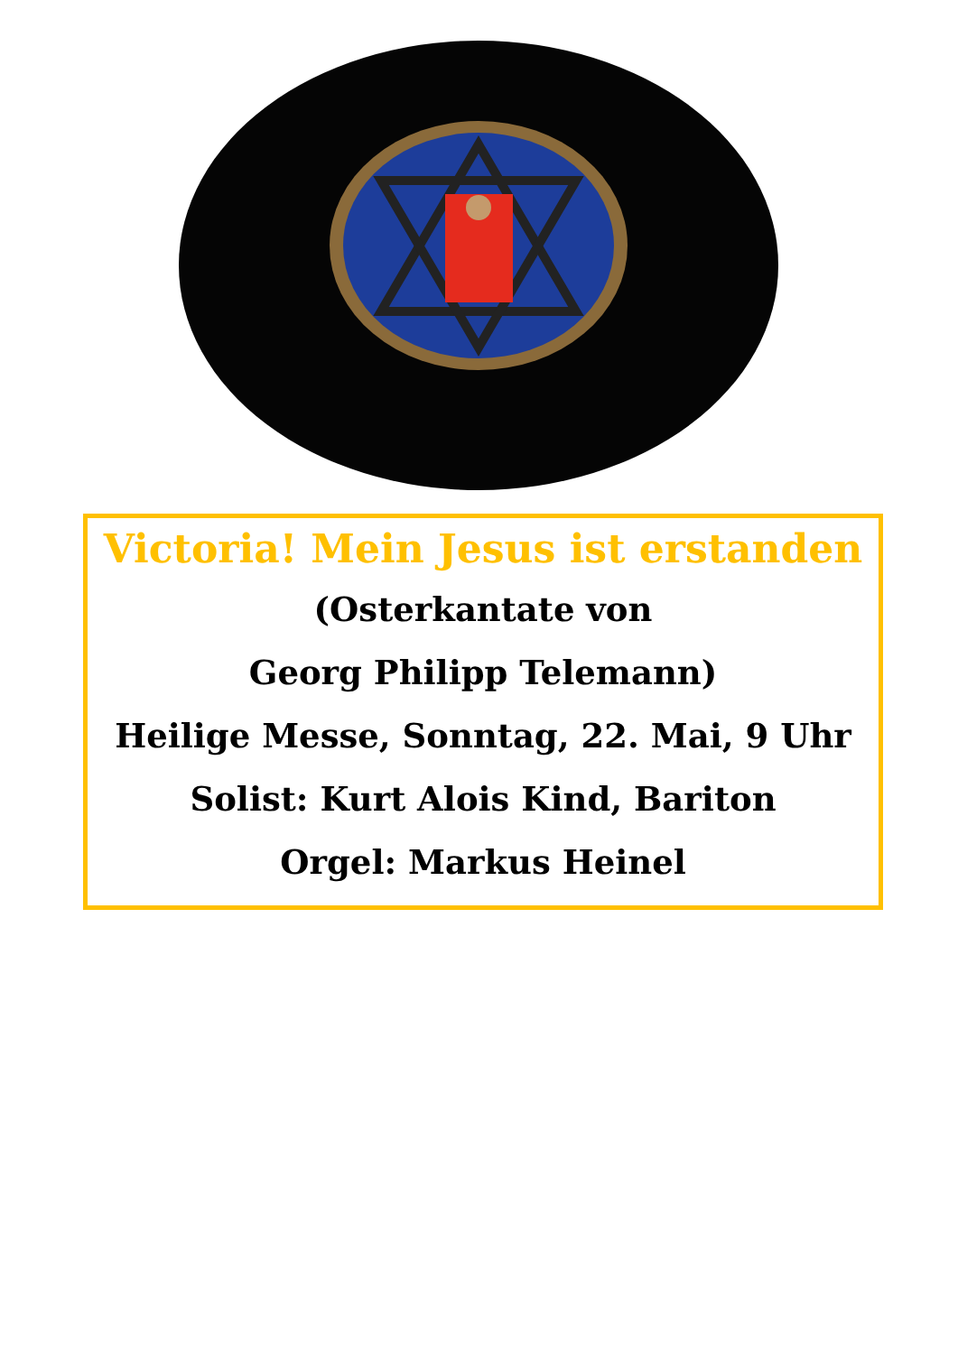Victoria! Mein Jesus ist erstanden
(Osterkantate von
Georg Philipp Telemann)
Heilige Messe, Sonntag, 22. Mai, 9 Uhr
Solist: Kurt Alois Kind, Bariton
Orgel: Markus Heinel